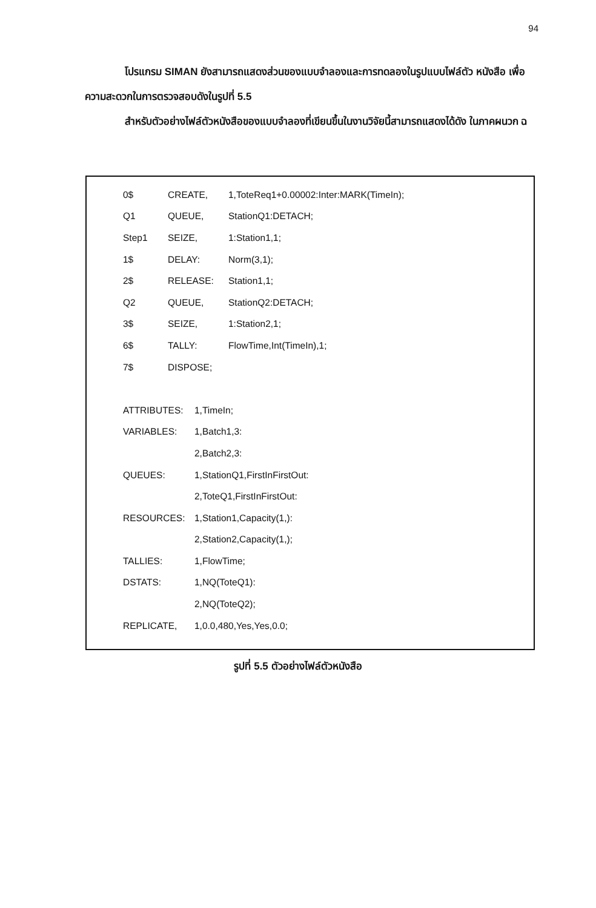94
โปรแกรม SIMAN ยังสามารถแสดงส่วนของแบบจำลองและการทดลองในรูปแบบไฟล์ตัว หนังสือ เพื่อความสะดวกในการตรวจสอบดังในรูปที่ 5.5
สำหรับตัวอย่างไฟล์ตัวหนังสือของแบบจำลองที่เขียนขึ้นในงานวิจัยนี้สามารถแสดงได้ดัง ในภาคผนวก ฉ
| 0$ | CREATE, | 1,ToteReq1+0.00002:Inter:MARK(TimeIn); |
| Q1 | QUEUE, | StationQ1:DETACH; |
| Step1 | SEIZE, | 1:Station1,1; |
| 1$ | DELAY: | Norm(3,1); |
| 2$ | RELEASE: | Station1,1; |
| Q2 | QUEUE, | StationQ2:DETACH; |
| 3$ | SEIZE, | 1:Station2,1; |
| 6$ | TALLY: | FlowTime,Int(TimeIn),1; |
| 7$ | DISPOSE; | |
| ATTRIBUTES: | 1,TimeIn; |
| VARIABLES: | 1,Batch1,3: |
| | 2,Batch2,3: |
| QUEUES: | 1,StationQ1,FirstInFirstOut: |
| | 2,ToteQ1,FirstInFirstOut: |
| RESOURCES: | 1,Station1,Capacity(1,): |
| | 2,Station2,Capacity(1,); |
| TALLIES: | 1,FlowTime; |
| DSTATS: | 1,NQ(ToteQ1): |
| | 2,NQ(ToteQ2); |
| REPLICATE, | 1,0.0,480,Yes,Yes,0.0; |
รูปที่ 5.5 ตัวอย่างไฟล์ตัวหนังสือ